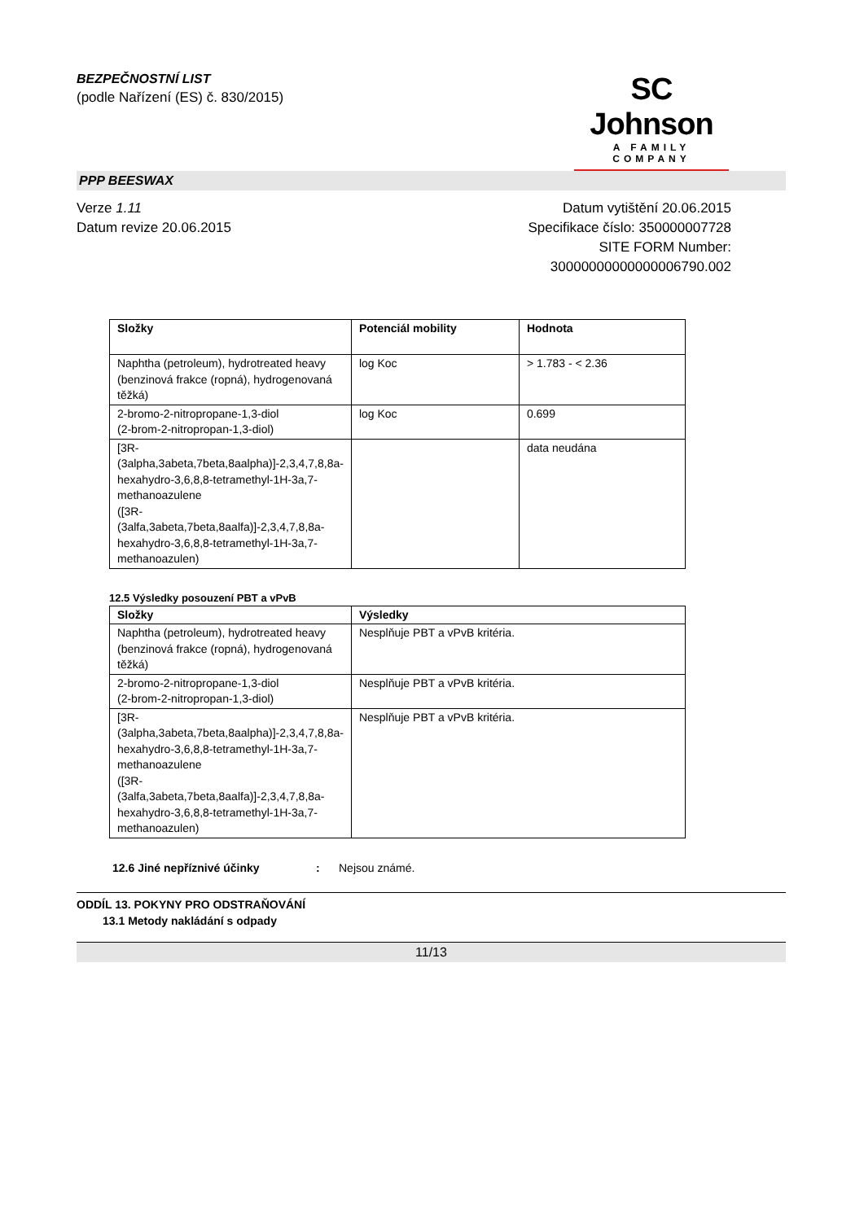BEZPEČNOSTNÍ LIST
(podle Nařízení (ES) č. 830/2015)
SC Johnson
A FAMILY COMPANY
PPP BEESWAX
Verze 1.11
Datum revize 20.06.2015
Datum vytištění 20.06.2015
Specifikace číslo: 350000007728
SITE FORM Number:
30000000000000006790.002
| Složky | Potenciál mobility | Hodnota |
| --- | --- | --- |
| Naphtha (petroleum), hydrotreated heavy (benzinová frakce (ropná), hydrogenovaná těžká) | log Koc | > 1.783 - < 2.36 |
| 2-bromo-2-nitropropane-1,3-diol (2-brom-2-nitropropan-1,3-diol) | log Koc | 0.699 |
| [3R-(3alpha,3abeta,7beta,8aalpha)]-2,3,4,7,8,8a-hexahydro-3,6,8,8-tetramethyl-1H-3a,7-methanoazulene ([3R-(3alfa,3abeta,7beta,8aalfa)]-2,3,4,7,8,8a-hexahydro-3,6,8,8-tetramethyl-1H-3a,7-methanoazulen) | | data neudána |
12.5 Výsledky posouzení PBT a vPvB
| Složky | Výsledky |
| --- | --- |
| Naphtha (petroleum), hydrotreated heavy (benzinová frakce (ropná), hydrogenovaná těžká) | Nesplňuje PBT a vPvB kritéria. |
| 2-bromo-2-nitropropane-1,3-diol (2-brom-2-nitropropan-1,3-diol) | Nesplňuje PBT a vPvB kritéria. |
| [3R-(3alpha,3abeta,7beta,8aalpha)]-2,3,4,7,8,8a-hexahydro-3,6,8,8-tetramethyl-1H-3a,7-methanoazulene ([3R-(3alfa,3abeta,7beta,8aalfa)]-2,3,4,7,8,8a-hexahydro-3,6,8,8-tetramethyl-1H-3a,7-methanoazulen) | Nesplňuje PBT a vPvB kritéria. |
12.6 Jiné nepříznivé účinky: Nejsou známé.
ODDÍL 13. POKYNY PRO ODSTRAŇOVÁNÍ
13.1 Metody nakládání s odpady
11/13